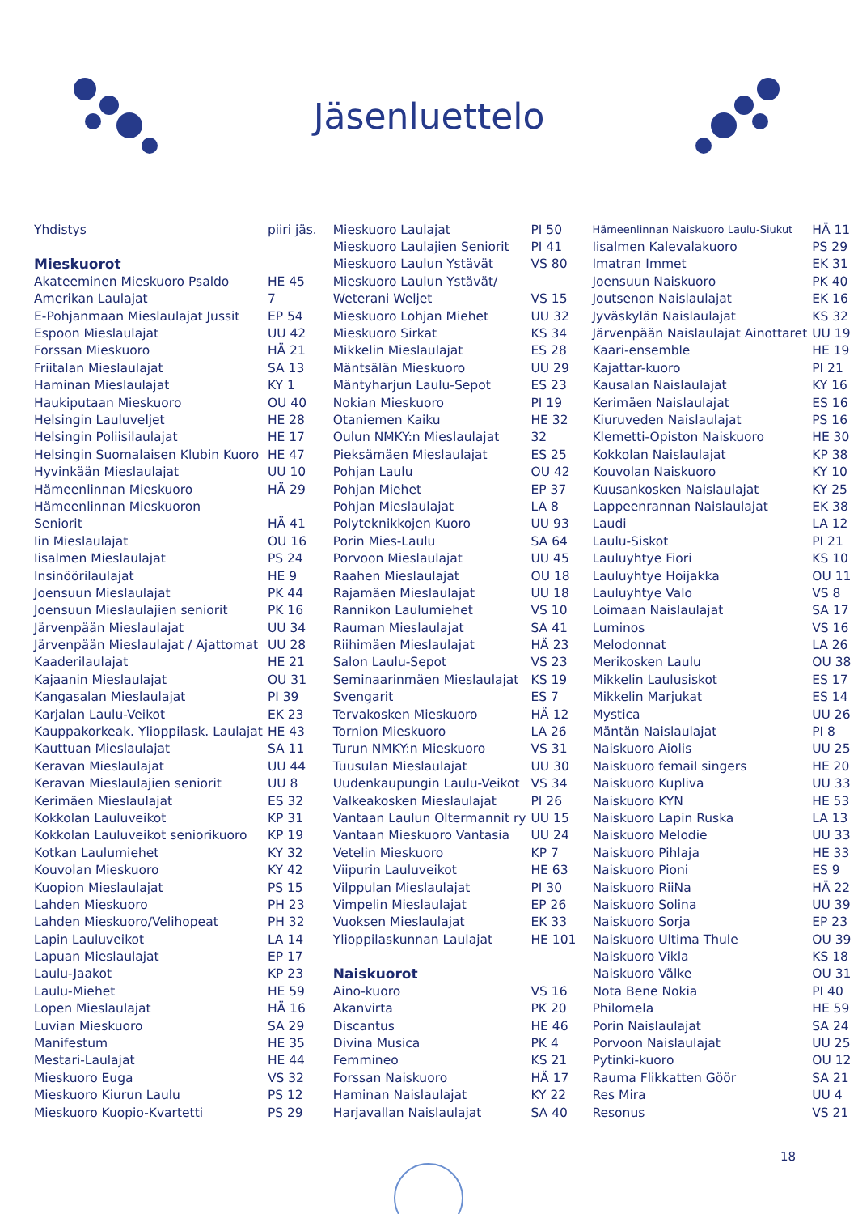Jäsenluettelo
| Yhdistys | piiri jäs. |
| Mieskuorot | |
| Akateeminen Mieskuoro Psaldo | HE 45 |
| Amerikan Laulajat | 7 |
| E-Pohjanmaan Mieslaulajat Jussit | EP 54 |
| Espoon Mieslaulajat | UU 42 |
| Forssan Mieskuoro | HÄ 21 |
| Friitalan Mieslaulajat | SA 13 |
| Haminan Mieslaulajat | KY 1 |
| Haukiputaan Mieskuoro | OU 40 |
| Helsingin Lauluveljet | HE 28 |
| Helsingin Poliisilaulajat | HE 17 |
| Helsingin Suomalaisen Klubin Kuoro | HE 47 |
| Hyvinkään Mieslaulajat | UU 10 |
| Hämeenlinnan Mieskuoro | HÄ 29 |
| Hämeenlinnan Mieskuoron | |
| Seniorit | HÄ 41 |
| Iin Mieslaulajat | OU 16 |
| Iisalmen Mieslaulajat | PS 24 |
| Insinöörilaulajat | HE 9 |
| Joensuun Mieslaulajat | PK 44 |
| Joensuun Mieslaulajien seniorit | PK 16 |
| Järvenpään Mieslaulajat | UU 34 |
| Järvenpään Mieslaulajat / Ajattomat | UU 28 |
| Kaaderilaulajat | HE 21 |
| Kajaanin Mieslaulajat | OU 31 |
| Kangasalan Mieslaulajat | PI 39 |
| Karjalan Laulu-Veikot | EK 23 |
| Kauppakorkeak. Ylioppilask. Laulajat | HE 43 |
| Kauttuan Mieslaulajat | SA 11 |
| Keravan Mieslaulajat | UU 44 |
| Keravan Mieslaulajien seniorit | UU 8 |
| Kerimäen Mieslaulajat | ES 32 |
| Kokkolan Lauluveikot | KP 31 |
| Kokkolan Lauluveikot seniorikuoro | KP 19 |
| Kotkan Laulumiehet | KY 32 |
| Kouvolan Mieskuoro | KY 42 |
| Kuopion Mieslaulajat | PS 15 |
| Lahden Mieskuoro | PH 23 |
| Lahden Mieskuoro/Velihopeat | PH 32 |
| Lapin Lauluveikot | LA 14 |
| Lapuan Mieslaulajat | EP 17 |
| Laulu-Jaakot | KP 23 |
| Laulu-Miehet | HE 59 |
| Lopen Mieslaulajat | HÄ 16 |
| Luvian Mieskuoro | SA 29 |
| Manifestum | HE 35 |
| Mestari-Laulajat | HE 44 |
| Mieskuoro Euga | VS 32 |
| Mieskuoro Kiurun Laulu | PS 12 |
| Mieskuoro Kuopio-Kvartetti | PS 29 |
| Mieskuoro Laulajat | PI 50 |
| Mieskuoro Laulajien Seniorit | PI 41 |
| Mieskuoro Laulun Ystävät | VS 80 |
| Mieskuoro Laulun Ystävät/ | |
| Weterani Weljet | VS 15 |
| Mieskuoro Lohjan Miehet | UU 32 |
| Mieskuoro Sirkat | KS 34 |
| Mikkelin Mieslaulajat | ES 28 |
| Mäntsälän Mieskuoro | UU 29 |
| Mäntyharjun Laulu-Sepot | ES 23 |
| Nokian Mieskuoro | PI 19 |
| Otaniemen Kaiku | HE 32 |
| Oulun NMKY:n Mieslaulajat | 32 |
| Pieksämäen Mieslaulajat | ES 25 |
| Pohjan Laulu | OU 42 |
| Pohjan Miehet | EP 37 |
| Pohjan Mieslaulajat | LA 8 |
| Polyteknikkojen Kuoro | UU 93 |
| Porin Mies-Laulu | SA 64 |
| Porvoon Mieslaulajat | UU 45 |
| Raahen Mieslaulajat | OU 18 |
| Rajamäen Mieslaulajat | UU 18 |
| Rannikon Laulumiehet | VS 10 |
| Rauman Mieslaulajat | SA 41 |
| Riihimäen Mieslaulajat | HÄ 23 |
| Salon Laulu-Sepot | VS 23 |
| Seminaarinmäen Mieslaulajat | KS 19 |
| Svengarit | ES 7 |
| Tervakosken Mieskuoro | HÄ 12 |
| Tornion Mieskuoro | LA 26 |
| Turun NMKY:n Mieskuoro | VS 31 |
| Tuusulan Mieslaulajat | UU 30 |
| Uudenkaupungin Laulu-Veikot | VS 34 |
| Valkeakosken Mieslaulajat | PI 26 |
| Vantaan Laulun Oltermannit ry | UU 15 |
| Vantaan Mieskuoro Vantasia | UU 24 |
| Vetelin Mieskuoro | KP 7 |
| Viipurin Lauluveikot | HE 63 |
| Vilppulan Mieslaulajat | PI 30 |
| Vimpelin Mieslaulajat | EP 26 |
| Vuoksen Mieslaulajat | EK 33 |
| Ylioppilaskunnan Laulajat | HE 101 |
| Naiskuorot | |
| Aino-kuoro | VS 16 |
| Akanvirta | PK 20 |
| Discantus | HE 46 |
| Divina Musica | PK 4 |
| Femmineo | KS 21 |
| Forssan Naiskuoro | HÄ 17 |
| Haminan Naislaulajat | KY 22 |
| Harjavallan Naislaulajat | SA 40 |
| Hämeenlinnan Naiskuoro Laulu-Siukut | HÄ 11 |
| Iisalmen Kalevalakuoro | PS 29 |
| Imatran Immet | EK 31 |
| Joensuun Naiskuoro | PK 40 |
| Joutsenon Naislaulajat | EK 16 |
| Jyväskylän Naislaulajat | KS 32 |
| Järvenpään Naislaulajat Ainottaret | UU 19 |
| Kaari-ensemble | HE 19 |
| Kajattar-kuoro | PI 21 |
| Kausalan Naislaulajat | KY 16 |
| Kerimäen Naislaulajat | ES 16 |
| Kiuruveden Naislaulajat | PS 16 |
| Klemetti-Opiston Naiskuoro | HE 30 |
| Kokkolan Naislaulajat | KP 38 |
| Kouvolan Naiskuoro | KY 10 |
| Kuusankosken Naislaulajat | KY 25 |
| Lappeenrannan Naislaulajat | EK 38 |
| Laudi | LA 12 |
| Laulu-Siskot | PI 21 |
| Lauluyhtye Fiori | KS 10 |
| Lauluyhtye Hoijakka | OU 11 |
| Lauluyhtye Valo | VS 8 |
| Loimaan Naislaulajat | SA 17 |
| Luminos | VS 16 |
| Melodonnat | LA 26 |
| Merikosken Laulu | OU 38 |
| Mikkelin Laulusiskot | ES 17 |
| Mikkelin Marjukat | ES 14 |
| Mystica | UU 26 |
| Mäntän Naislaulajat | PI 8 |
| Naiskuoro Aiolis | UU 25 |
| Naiskuoro femail singers | HE 20 |
| Naiskuoro Kupliva | UU 33 |
| Naiskuoro KYN | HE 53 |
| Naiskuoro Lapin Ruska | LA 13 |
| Naiskuoro Melodie | UU 33 |
| Naiskuoro Pihlaja | HE 33 |
| Naiskuoro Pioni | ES 9 |
| Naiskuoro RiiNa | HÄ 22 |
| Naiskuoro Solina | UU 39 |
| Naiskuoro Sorja | EP 23 |
| Naiskuoro Ultima Thule | OU 39 |
| Naiskuoro Vikla | KS 18 |
| Naiskuoro Välke | OU 31 |
| Nota Bene Nokia | PI 40 |
| Philomela | HE 59 |
| Porin Naislaulajat | SA 24 |
| Porvoon Naislaulajat | UU 25 |
| Pytinki-kuoro | OU 12 |
| Rauma Flikkatten Göör | SA 21 |
| Res Mira | UU 4 |
| Resonus | VS 21 |
18